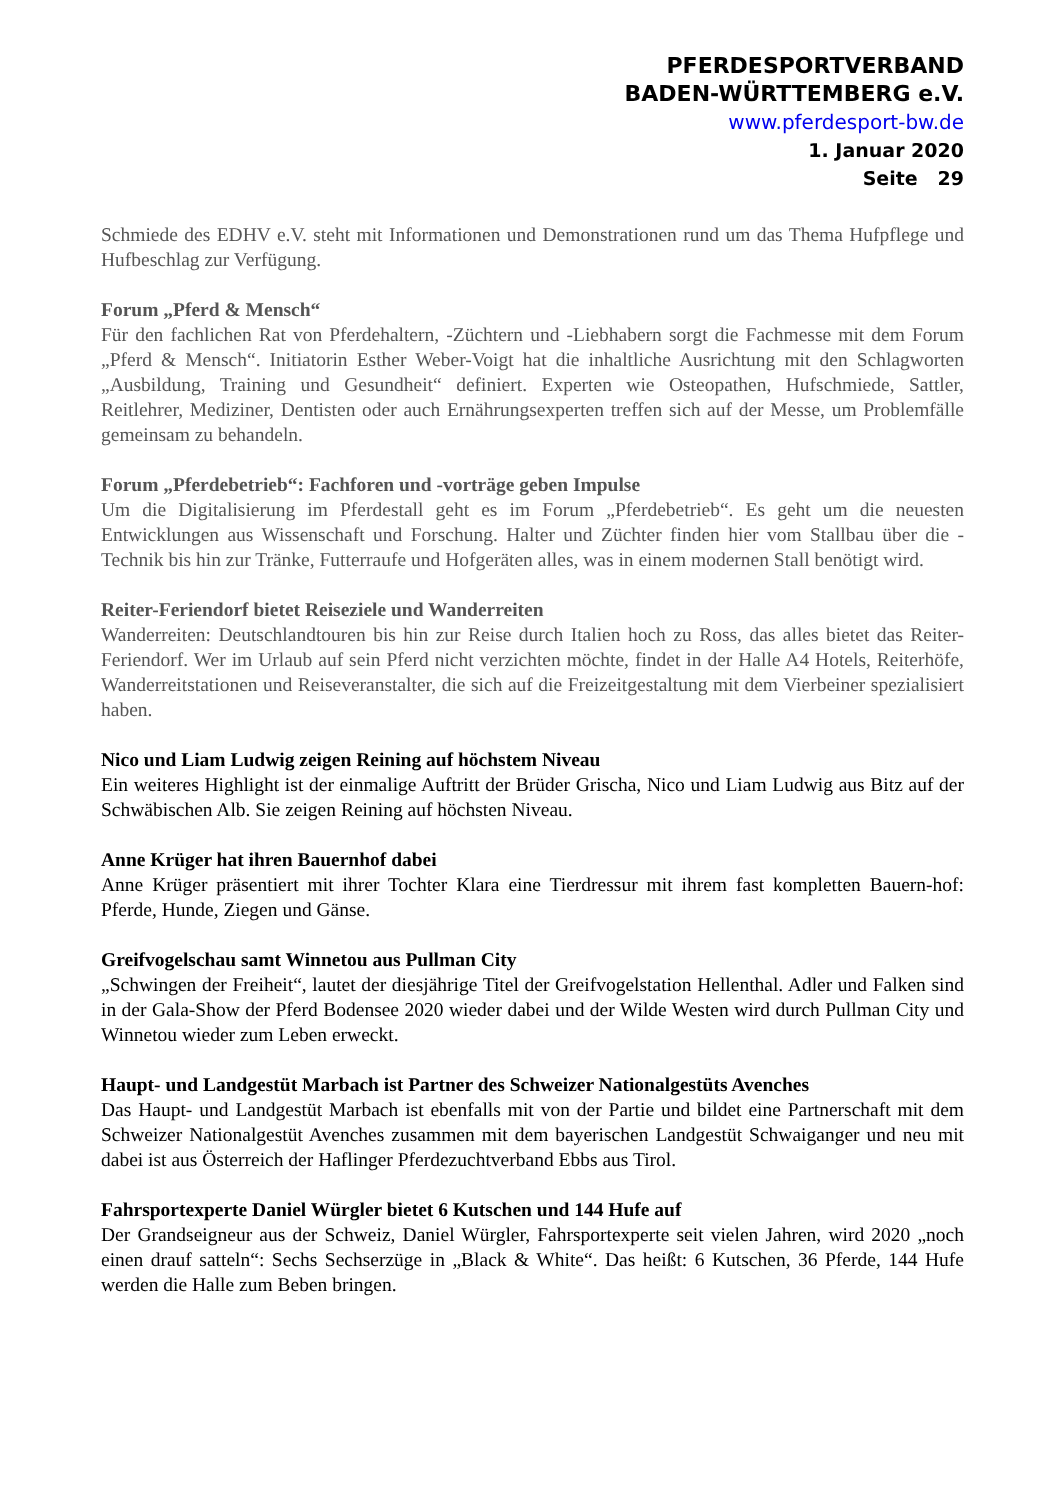PFERDESPORTVERBAND
BADEN-WÜRTTEMBERG e.V.
www.pferdesport-bw.de
1. Januar 2020
Seite 29
Schmiede des EDHV e.V. steht mit Informationen und Demonstrationen rund um das Thema Hufpflege und Hufbeschlag zur Verfügung.
Forum „Pferd & Mensch“Für den fachlichen Rat von Pferdehaltern, -Züchtern und -Liebhabern sorgt die Fachmesse mit dem Forum „Pferd & Mensch“. Initiatorin Esther Weber-Voigt hat die inhaltliche Ausrichtung mit den Schlagworten „Ausbildung, Training und Gesundheit“ definiert. Experten wie Osteopathen, Hufschmiede, Sattler, Reitlehrer, Mediziner, Dentisten oder auch Ernährungsexperten treffen sich auf der Messe, um Problemfälle gemeinsam zu behandeln.
Forum „Pferdebetrieb“: Fachforen und -vorträge geben Impulse
Um die Digitalisierung im Pferdestall geht es im Forum „Pferdebetrieb“. Es geht um die neuesten Entwicklungen aus Wissenschaft und Forschung. Halter und Züchter finden hier vom Stallbau über die -Technik bis hin zur Tränke, Futterraufe und Hofgeräten alles, was in einem modernen Stall benötigt wird.
Reiter-Feriendorf bietet Reiseziele und Wanderreiten
Wanderreiten: Deutschlandtouren bis hin zur Reise durch Italien hoch zu Ross, das alles bietet das Reiter-Feriendorf. Wer im Urlaub auf sein Pferd nicht verzichten möchte, findet in der Halle A4 Hotels, Reiterhöfe, Wanderreitstationen und Reiseveranstalter, die sich auf die Freizeitgestaltung mit dem Vierbeiner spezialisiert haben.
Nico und Liam Ludwig zeigen Reining auf höchstem Niveau
Ein weiteres Highlight ist der einmalige Auftritt der Brüder Grischa, Nico und Liam Ludwig aus Bitz auf der Schwäbischen Alb. Sie zeigen Reining auf höchsten Niveau.
Anne Krüger hat ihren Bauernhof dabei
Anne Krüger präsentiert mit ihrer Tochter Klara eine Tierdressur mit ihrem fast kompletten Bauern-hof: Pferde, Hunde, Ziegen und Gänse.
Greifvogelschau samt Winnetou aus Pullman City
„Schwingen der Freiheit“, lautet der diesjährige Titel der Greifvogelstation Hellenthal. Adler und Falken sind in der Gala-Show der Pferd Bodensee 2020 wieder dabei und der Wilde Westen wird durch Pullman City und Winnetou wieder zum Leben erweckt.
Haupt- und Landgestüt Marbach ist Partner des Schweizer Nationalgestüts Avenches
Das Haupt- und Landgestüt Marbach ist ebenfalls mit von der Partie und bildet eine Partnerschaft mit dem Schweizer Nationalgestüt Avenches zusammen mit dem bayerischen Landgestüt Schwaiganger und neu mit dabei ist aus Österreich der Haflinger Pferdezuchtverband Ebbs aus Tirol.
Fahrsportexperte Daniel Würgler bietet 6 Kutschen und 144 Hufe auf
Der Grandseigneur aus der Schweiz, Daniel Würgler, Fahrsportexperte seit vielen Jahren, wird 2020 „noch einen drauf satteln“: Sechs Sechserzüge in „Black & White“. Das heißt: 6 Kutschen, 36 Pferde, 144 Hufe werden die Halle zum Beben bringen.